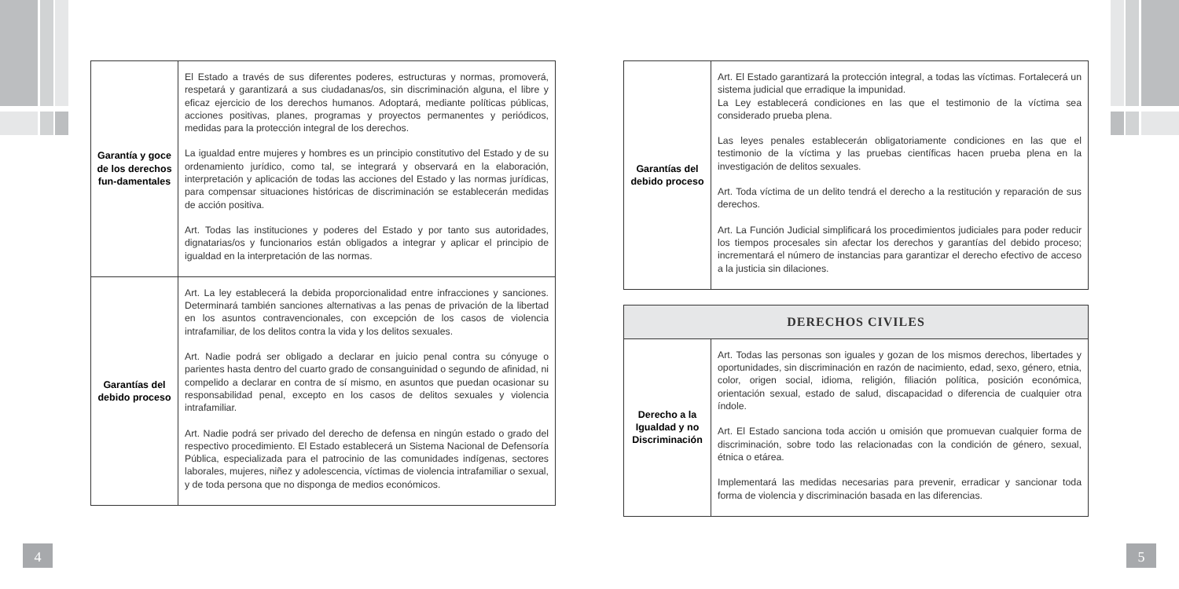| Garantía y goce de los derechos fun-damentales | El Estado a través de sus diferentes poderes, estructuras y normas, promoverá, respetará y garantizará a sus ciudadanas/os, sin discriminación alguna, el libre y eficaz ejercicio de los derechos humanos. Adoptará, mediante políticas públicas, acciones positivas, planes, programas y proyectos permanentes y periódicos, medidas para la protección integral de los derechos. La igualdad entre mujeres y hombres es un principio constitutivo del Estado y de su ordenamiento jurídico, como tal, se integrará y observará en la elaboración, interpretación y aplicación de todas las acciones del Estado y las normas jurídicas, para compensar situaciones históricas de discriminación se establecerán medidas de acción positiva. Art. Todas las instituciones y poderes del Estado y por tanto sus autoridades, dignatarias/os y funcionarios están obligados a integrar y aplicar el principio de igualdad en la interpretación de las normas. |
| Garantías del debido proceso | Art. La ley establecerá la debida proporcionalidad entre infracciones y sanciones. Determinará también sanciones alternativas a las penas de privación de la libertad en los asuntos contravencionales, con excepción de los casos de violencia intrafamiliar, de los delitos contra la vida y los delitos sexuales. Art. Nadie podrá ser obligado a declarar en juicio penal contra su cónyuge o parientes hasta dentro del cuarto grado de consanguinidad o segundo de afinidad, ni compelido a declarar en contra de sí mismo, en asuntos que puedan ocasionar su responsabilidad penal, excepto en los casos de delitos sexuales y violencia intrafamiliar. Art. Nadie podrá ser privado del derecho de defensa en ningún estado o grado del respectivo procedimiento. El Estado establecerá un Sistema Nacional de Defensoría Pública, especializada para el patrocinio de las comunidades indígenas, sectores laborales, mujeres, niñez y adolescencia, víctimas de violencia intrafamiliar o sexual, y de toda persona que no disponga de medios económicos. |
| Garantías del debido proceso | Art. El Estado garantizará la protección integral, a todas las víctimas. Fortalecerá un sistema judicial que erradique la impunidad. La Ley establecerá condiciones en las que el testimonio de la víctima sea considerado prueba plena. Las leyes penales establecerán obligatoriamente condiciones en las que el testimonio de la víctima y las pruebas científicas hacen prueba plena en la investigación de delitos sexuales. Art. Toda víctima de un delito tendrá el derecho a la restitución y reparación de sus derechos. Art. La Función Judicial simplificará los procedimientos judiciales para poder reducir los tiempos procesales sin afectar los derechos y garantías del debido proceso; incrementará el número de instancias para garantizar el derecho efectivo de acceso a la justicia sin dilaciones. |
| DERECHOS CIVILES | |
| --- | --- |
| Derecho a la Igualdad y no Discriminación | Art. Todas las personas son iguales y gozan de los mismos derechos, libertades y oportunidades, sin discriminación en razón de nacimiento, edad, sexo, género, etnia, color, origen social, idioma, religión, filiación política, posición económica, orientación sexual, estado de salud, discapacidad o diferencia de cualquier otra índole. Art. El Estado sanciona toda acción u omisión que promuevan cualquier forma de discriminación, sobre todo las relacionadas con la condición de género, sexual, étnica o etárea. Implementará las medidas necesarias para prevenir, erradicar y sancionar toda forma de violencia y discriminación basada en las diferencias. |
4 5